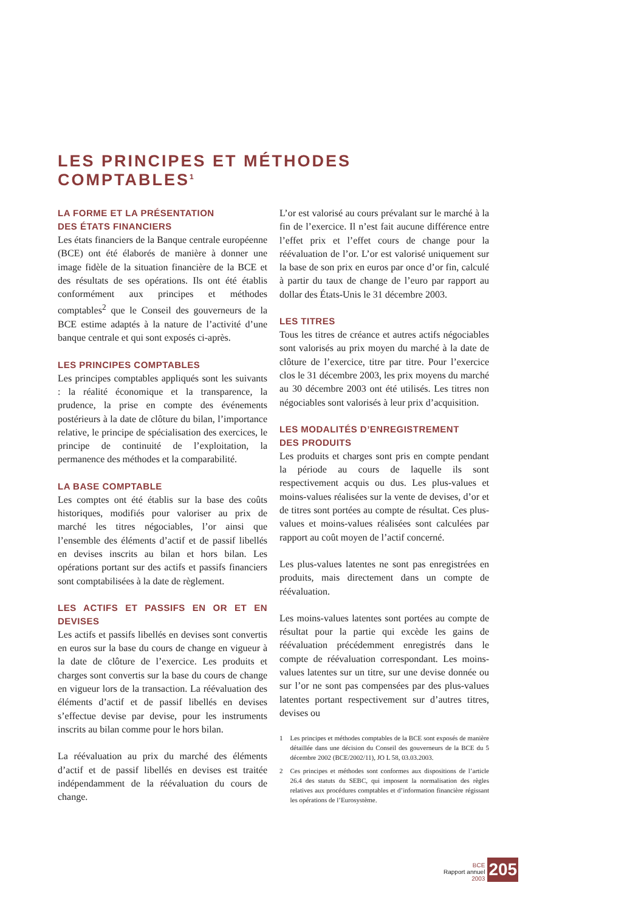LES PRINCIPES ET MÉTHODES COMPTABLES<sup>1</sup>
LA FORME ET LA PRÉSENTATION
DES ÉTATS FINANCIERS
Les états financiers de la Banque centrale européenne (BCE) ont été élaborés de manière à donner une image fidèle de la situation financière de la BCE et des résultats de ses opérations. Ils ont été établis conformément aux principes et méthodes comptables<sup>2</sup> que le Conseil des gouverneurs de la BCE estime adaptés à la nature de l’activité d’une banque centrale et qui sont exposés ci-après.
LES PRINCIPES COMPTABLES
Les principes comptables appliqués sont les suivants : la réalité économique et la transparence, la prudence, la prise en compte des événements postérieurs à la date de clôture du bilan, l’importance relative, le principe de spécialisation des exercices, le principe de continuité de l’exploitation, la permanence des méthodes et la comparabilité.
LA BASE COMPTABLE
Les comptes ont été établis sur la base des coûts historiques, modifiés pour valoriser au prix de marché les titres négociables, l’or ainsi que l’ensemble des éléments d’actif et de passif libellés en devises inscrits au bilan et hors bilan. Les opérations portant sur des actifs et passifs financiers sont comptabilisées à la date de règlement.
LES ACTIFS ET PASSIFS EN OR ET EN DEVISES
Les actifs et passifs libellés en devises sont convertis en euros sur la base du cours de change en vigueur à la date de clôture de l’exercice. Les produits et charges sont convertis sur la base du cours de change en vigueur lors de la transaction. La réévaluation des éléments d’actif et de passif libellés en devises s’effectue devise par devise, pour les instruments inscrits au bilan comme pour le hors bilan.
La réévaluation au prix du marché des éléments d’actif et de passif libellés en devises est traitée indépendamment de la réévaluation du cours de change.
L’or est valorisé au cours prévalant sur le marché à la fin de l’exercice. Il n’est fait aucune différence entre l’effet prix et l’effet cours de change pour la réévaluation de l’or. L’or est valorisé uniquement sur la base de son prix en euros par once d’or fin, calculé à partir du taux de change de l’euro par rapport au dollar des États-Unis le 31 décembre 2003.
LES TITRES
Tous les titres de créance et autres actifs négociables sont valorisés au prix moyen du marché à la date de clôture de l’exercice, titre par titre. Pour l’exercice clos le 31 décembre 2003, les prix moyens du marché au 30 décembre 2003 ont été utilisés. Les titres non négociables sont valorisés à leur prix d’acquisition.
LES MODALITÉS D’ENREGISTREMENT
DES PRODUITS
Les produits et charges sont pris en compte pendant la période au cours de laquelle ils sont respectivement acquis ou dus. Les plus-values et moins-values réalisées sur la vente de devises, d’or et de titres sont portées au compte de résultat. Ces plus-values et moins-values réalisées sont calculées par rapport au coût moyen de l’actif concerné.
Les plus-values latentes ne sont pas enregistrées en produits, mais directement dans un compte de réévaluation.
Les moins-values latentes sont portées au compte de résultat pour la partie qui excède les gains de réévaluation précédemment enregistrés dans le compte de réévaluation correspondant. Les moins-values latentes sur un titre, sur une devise donnée ou sur l’or ne sont pas compensées par des plus-values latentes portant respectivement sur d’autres titres, devises ou
1 Les principes et méthodes comptables de la BCE sont exposés de manière détaillée dans une décision du Conseil des gouverneurs de la BCE du 5 décembre 2002 (BCE/2002/11), JO L 58, 03.03.2003.
2 Ces principes et méthodes sont conformes aux dispositions de l’article 26.4 des statuts du SEBC, qui imposent la normalisation des règles relatives aux procédures comptables et d’information financière régissant les opérations de l’Eurosystème.
BCE
Rapport annuel
2003
205